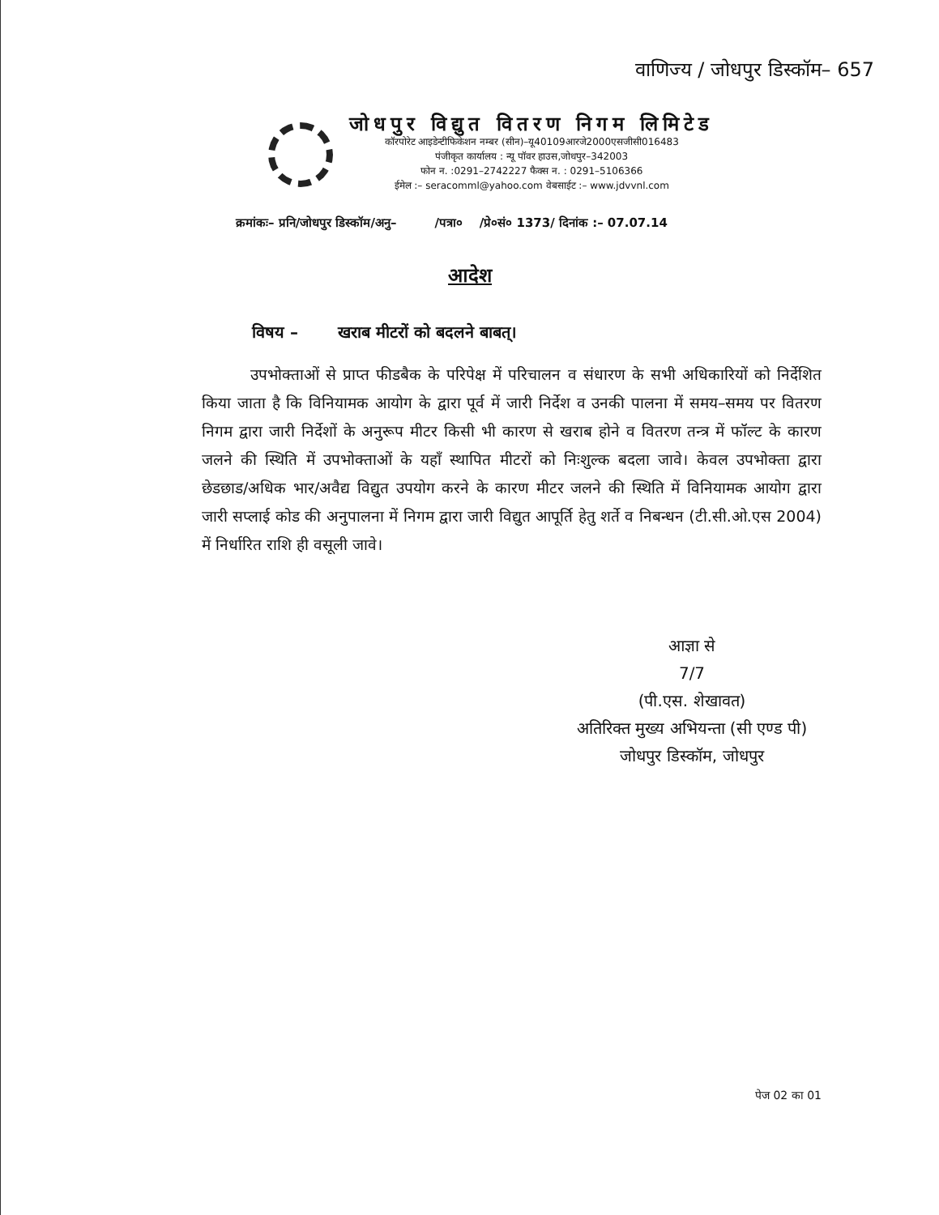वाणिज्य / जोधपुर डिस्कॉम– 657
जोधपुर विद्युत वितरण निगम लिमिटेड
कॉरपोरेट आइडेन्टीफिकेशन नम्बर (सीन)–यू40109आरजे2000एसजीसी016483
पंजीकृत कार्यालय : न्यू पॉवर हाउस,जोधपुर–342003
फोन न. :0291–2742227 फैक्स न. : 0291–5106366
ईमेल :– seracomml@yahoo.com वेबसाईट :– www.jdvvnl.com
क्रमांकः– प्रनि/जोधपुर डिस्कॉम/अनु– /पत्रा० /प्रे०सं० 1373/ दिनांक :– 07.07.14
आदेश
विषय – खराब मीटरों को बदलने बाबत्।
उपभोक्ताओं से प्राप्त फीडबैक के परिपेक्ष में परिचालन व संधारण के सभी अधिकारियों को निर्देशित किया जाता है कि विनियामक आयोग के द्वारा पूर्व में जारी निर्देश व उनकी पालना में समय–समय पर वितरण निगम द्वारा जारी निर्देशों के अनुरूप मीटर किसी भी कारण से खराब होने व वितरण तन्त्र में फॉल्ट के कारण जलने की स्थिति में उपभोक्ताओं के यहाँ स्थापित मीटरों को निःशुल्क बदला जावे। केवल उपभोक्ता द्वारा छेडछाड/अधिक भार/अवैद्य विद्युत उपयोग करने के कारण मीटर जलने की स्थिति में विनियामक आयोग द्वारा जारी सप्लाई कोड की अनुपालना में निगम द्वारा जारी विद्युत आपूर्ति हेतु शर्ते व निबन्धन (टी.सी.ओ.एस 2004) में निर्धारित राशि ही वसूली जावे।
आज्ञा से
7/7
(पी.एस. शेखावत)
अतिरिक्त मुख्य अभियन्ता (सी एण्ड पी)
जोधपुर डिस्कॉम, जोधपुर
पेज 02 का 01